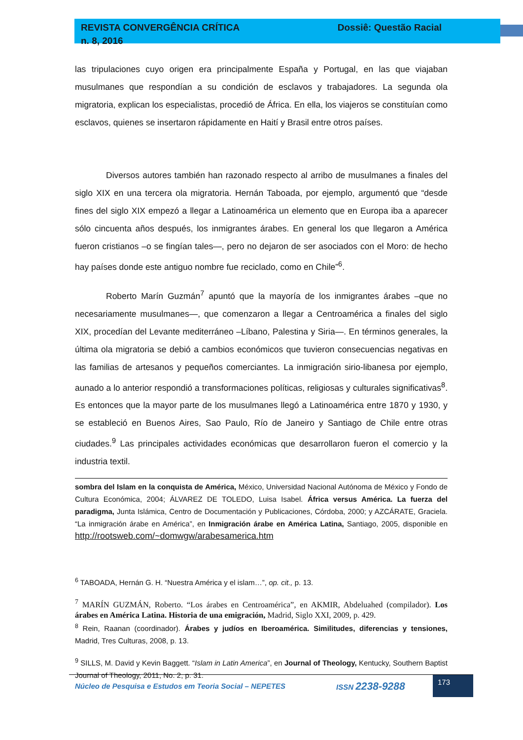REVISTA CONVERGÊNCIA CRÍTICA
n. 8, 2016 Dossiê: Questão Racial
las tripulaciones cuyo origen era principalmente España y Portugal, en las que viajaban musulmanes que respondían a su condición de esclavos y trabajadores. La segunda ola migratoria, explican los especialistas, procedió de África. En ella, los viajeros se constituían como esclavos, quienes se insertaron rápidamente en Haití y Brasil entre otros países.
Diversos autores también han razonado respecto al arribo de musulmanes a finales del siglo XIX en una tercera ola migratoria. Hernán Taboada, por ejemplo, argumentó que “desde fines del siglo XIX empezó a llegar a Latinoamérica un elemento que en Europa iba a aparecer sólo cincuenta años después, los inmigrantes árabes. En general los que llegaron a América fueron cristianos –o se fingían tales—, pero no dejaron de ser asociados con el Moro: de hecho hay países donde este antiguo nombre fue reciclado, como en Chile”<sup>6</sup>.
Roberto Marín Guzmán<sup>7</sup> apuntó que la mayoría de los inmigrantes árabes –que no necesariamente musulmanes—, que comenzaron a llegar a Centroamérica a finales del siglo XIX, procedían del Levante mediterráneo –Líbano, Palestina y Siria—. En términos generales, la última ola migratoria se debió a cambios económicos que tuvieron consecuencias negativas en las familias de artesanos y pequeños comerciantes. La inmigración sirio-libanesa por ejemplo, aunado a lo anterior respondió a transformaciones políticas, religiosas y culturales significativas<sup>8</sup>. Es entonces que la mayor parte de los musulmanes llegó a Latinoamérica entre 1870 y 1930, y se estableció en Buenos Aires, Sao Paulo, Río de Janeiro y Santiago de Chile entre otras ciudades.<sup>9</sup> Las principales actividades económicas que desarrollaron fueron el comercio y la industria textil.
sombra del Islam en la conquista de América, México, Universidad Nacional Autónoma de México y Fondo de Cultura Económica, 2004; ÁLVAREZ DE TOLEDO, Luisa Isabel. África versus América. La fuerza del paradigma, Junta Islámica, Centro de Documentación y Publicaciones, Córdoba, 2000; y AZCÁRATE, Graciela. “La inmigración árabe en América”, en Inmigración árabe en América Latina, Santiago, 2005, disponible en http://rootsweb.com/~domwgw/arabesamerica.htm
<sup>6</sup> TABOADA, Hernán G. H. “Nuestra América y el islam…”, op. cit., p. 13.
<sup>7</sup> MARÍN GUZMÁN, Roberto. “Los árabes en Centroamérica”, en AKMIR, Abdeluahed (compilador). Los árabes en América Latina. Historia de una emigración, Madrid, Siglo XXI, 2009, p. 429.
<sup>8</sup> Rein, Raanan (coordinador). Árabes y judíos en Iberoamérica. Similitudes, diferencias y tensiones, Madrid, Tres Culturas, 2008, p. 13.
<sup>9</sup> SILLS, M. David y Kevin Baggett. “Islam in Latin America”, en Journal of Theology, Kentucky, Southern Baptist Journal of Theology, 2011, No. 2, p. 31.
Núcleo de Pesquisa e Estudos em Teoria Social – NEPETES ISSN 2238-9288 173